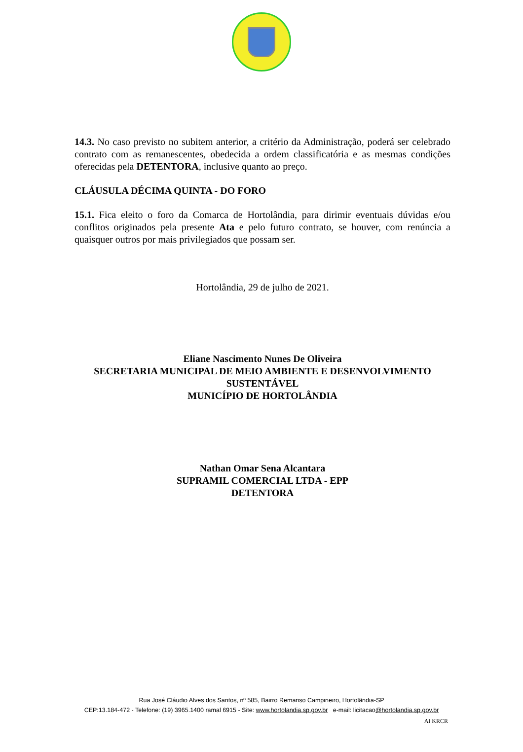14.3. No caso previsto no subitem anterior, a critério da Administração, poderá ser celebrado contrato com as remanescentes, obedecida a ordem classificatória e as mesmas condições oferecidas pela DETENTORA, inclusive quanto ao preço.
CLÁUSULA DÉCIMA QUINTA - DO FORO
15.1. Fica eleito o foro da Comarca de Hortolândia, para dirimir eventuais dúvidas e/ou conflitos originados pela presente Ata e pelo futuro contrato, se houver, com renúncia a quaisquer outros por mais privilegiados que possam ser.
Hortolândia, 29 de julho de 2021.
Eliane Nascimento Nunes De Oliveira
SECRETARIA MUNICIPAL DE MEIO AMBIENTE E DESENVOLVIMENTO SUSTENTÁVEL
MUNICÍPIO DE HORTOLÂNDIA
Nathan Omar Sena Alcantara
SUPRAMIL COMERCIAL LTDA - EPP
DETENTORA
Rua José Cláudio Alves dos Santos, nº 585, Bairro Remanso Campineiro, Hortolândia-SP
CEP:13.184-472 - Telefone: (19) 3965.1400 ramal 6915 - Site: www.hortolandia.sp.gov.br e-mail: licitacao@hortolandia.sp.gov.br
AI KRCR